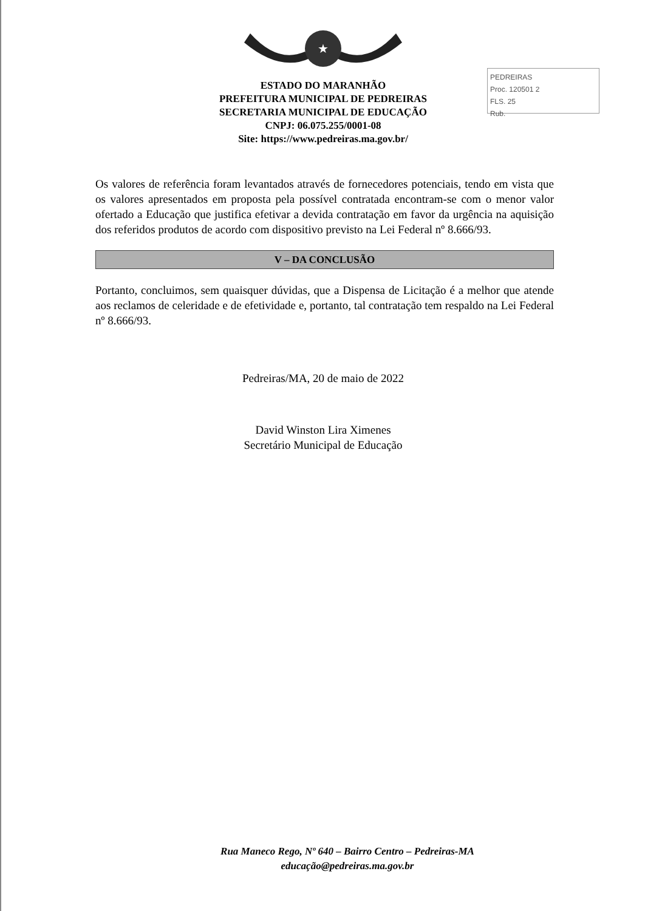★
PEDREIRAS
Proc. 120501 2
FLS. 25
Rub.
ESTADO DO MARANHÃO
PREFEITURA MUNICIPAL DE PEDREIRAS
SECRETARIA MUNICIPAL DE EDUCAÇÃO
CNPJ: 06.075.255/0001-08
Site: https://www.pedreiras.ma.gov.br/
Os valores de referência foram levantados através de fornecedores potenciais, tendo em vista que os valores apresentados em proposta pela possível contratada encontram-se com o menor valor ofertado a Educação que justifica efetivar a devida contratação em favor da urgência na aquisição dos referidos produtos de acordo com dispositivo previsto na Lei Federal nº 8.666/93.
V – DA CONCLUSÃO
Portanto, concluimos, sem quaisquer dúvidas, que a Dispensa de Licitação é a melhor que atende aos reclamos de celeridade e de efetividade e, portanto, tal contratação tem respaldo na Lei Federal nº 8.666/93.
Pedreiras/MA, 20 de maio de 2022
David Winston Lira Ximenes
Secretário Municipal de Educação
Rua Maneco Rego, Nº 640 – Bairro Centro – Pedreiras-MA
educação@pedreiras.ma.gov.br